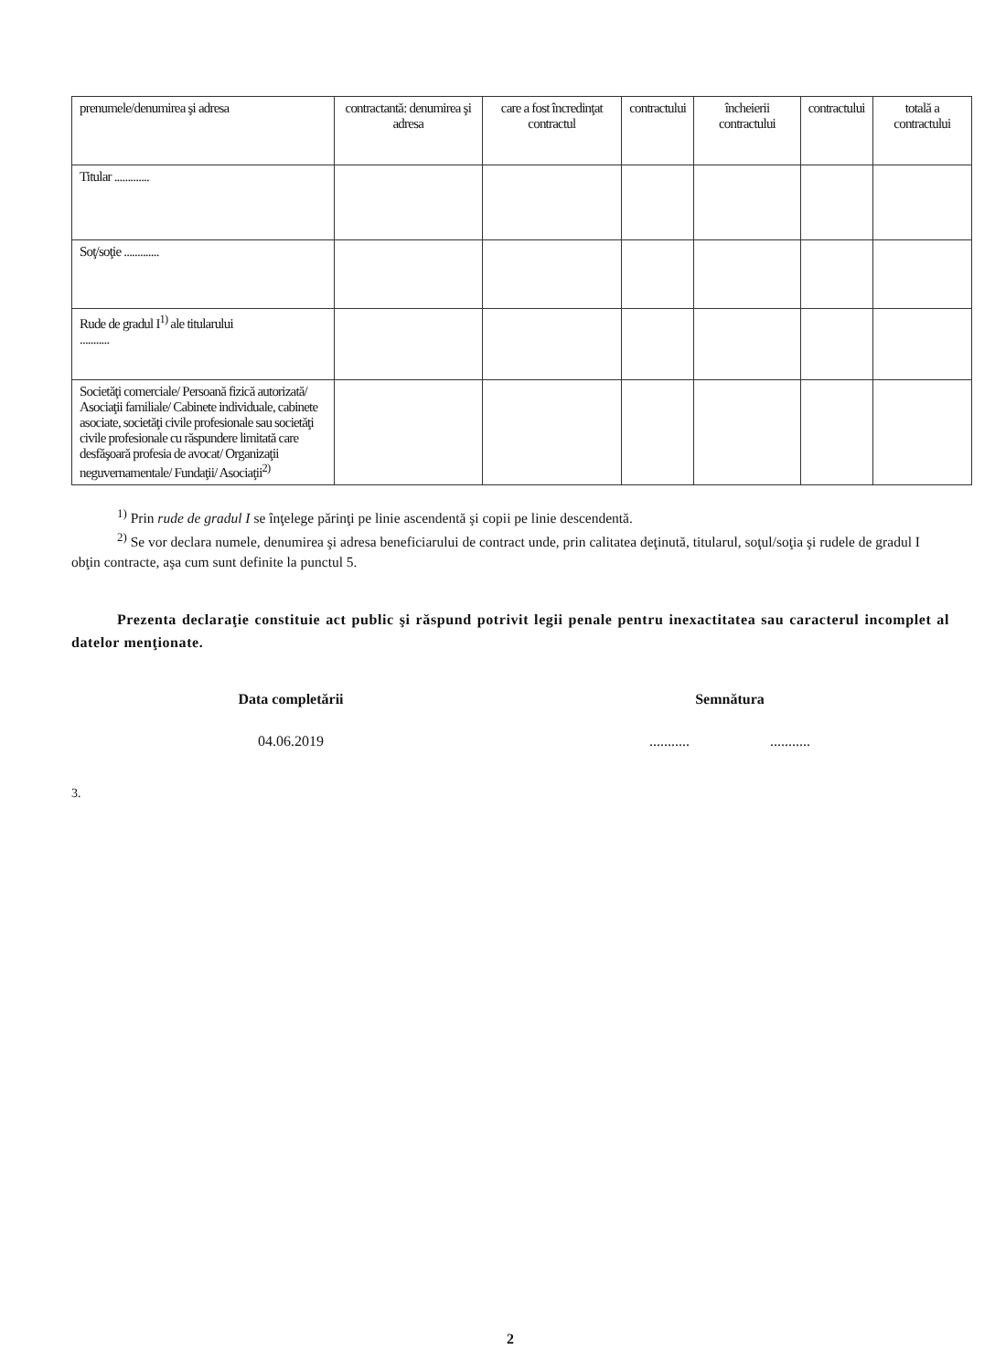| prenumele/denumirea şi adresa | contractantă: denumirea şi adresa | care a fost încredinţat contractul | contractului | încheierii contractului | contractului | totală a contractului |
| Titular ............. | | | | | | |
| Soţ/soţie ............. | | | | | | |
| Rude de gradul I<sup>1)</sup> ale titularului ........... | | | | | | |
| Societăţi comerciale/ Persoană fizică autorizată/ Asociaţii familiale/ Cabinete individuale, cabinete asociate, societăţi civile profesionale sau societăţi civile profesionale cu răspundere limitată care desfăşoară profesia de avocat/ Organizaţii neguvernamentale/ Fundaţii/ Asociaţii<sup>2)</sup> | | | | | | |
<sup>1)</sup> Prin rude de gradul I se înţelege părinţi pe linie ascendentă şi copii pe linie descendentă.
<sup>2)</sup> Se vor declara numele, denumirea şi adresa beneficiarului de contract unde, prin calitatea deţinută, titularul, soţul/soţia şi rudele de gradul I obţin contracte, aşa cum sunt definite la punctul 5.
Prezenta declaraţie constituie act public şi răspund potrivit legii penale pentru inexactitatea sau caracterul incomplet al datelor menţionate.
Data completării Semnătura
04.06.2019 ........... ...........
3.
2